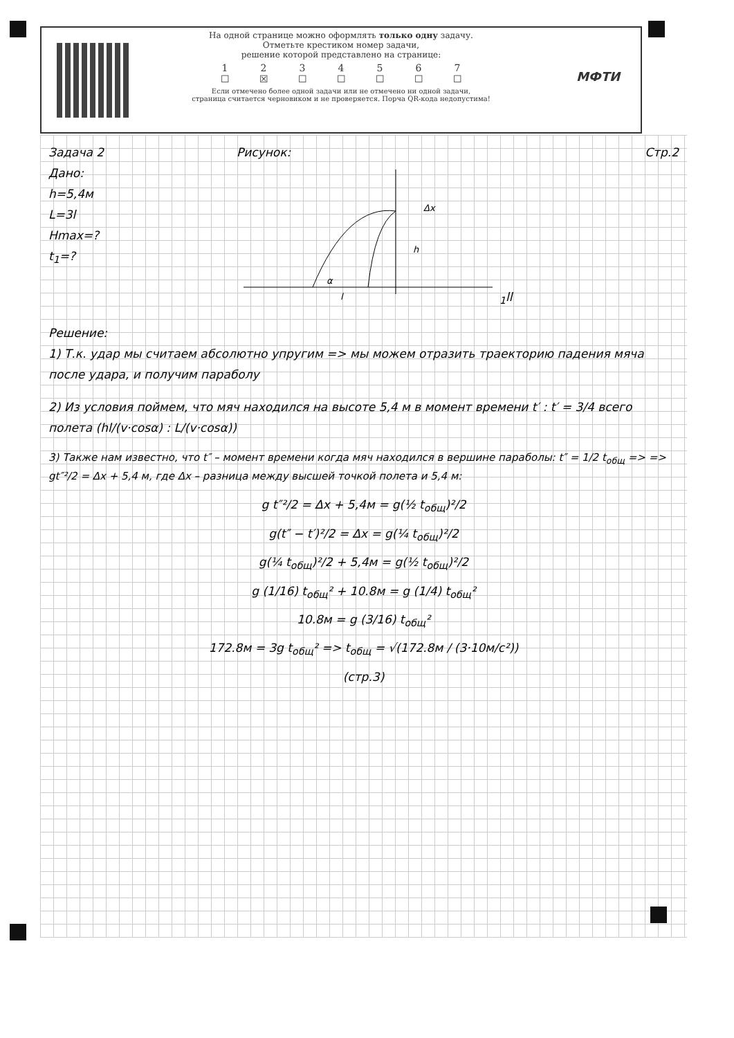На одной странице можно оформлять только одну задачу.
Отметьте крестиком номер задачи,
решение которой представлено на странице:
1234567
☐ ☒ ☐ ☐ ☐ ☐ ☐
Если отмечено более одной задачи или не отмечено ни одной задачи,
страница считается черновиком и не проверяется. Порча QR-кода недопустима!
МФТИ
Задача 2
Дано:
h=5,4м
L=3l
Hmax=?
t<sub>1</sub>=?
Рисунок:
Δx
h
α
l1
l
l
Стр.2
Решение:
1) Т.к. удар мы считаем абсолютно упругим => мы можем отразить траекторию падения мяча после удара, и получим параболу
2) Из условия поймем, что мяч находился на высоте 5,4 м в момент времени t′ : t′ = 3/4 всего полета (hl/(v·cosα) : L/(v·cosα))
3) Также нам известно, что t″ – момент времени когда мяч находился в вершине параболы: t″ = 1/2 t<sub>общ</sub> => => gt″²/2 = Δx + 5,4 м, где Δx – разница между высшей точкой полета и 5,4 м:
g t″²/2 = Δx + 5,4м = g(½ t<sub>общ</sub>)²/2
g(t″ − t′)²/2 = Δx = g(¼ t<sub>общ</sub>)²/2
g(¼ t<sub>общ</sub>)²/2 + 5,4м = g(½ t<sub>общ</sub>)²/2
g (1/16) t<sub>общ</sub>² + 10.8м = g (1/4) t<sub>общ</sub>²
10.8м = g (3/16) t<sub>общ</sub>²
172.8м = 3g t<sub>общ</sub>² => t<sub>общ</sub> = √(172.8м / (3·10м/с²))
(стр.3)